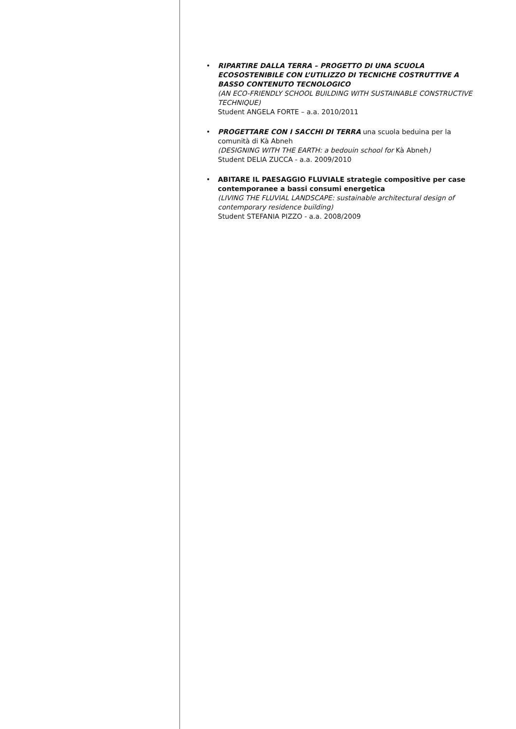• RIPARTIRE DALLA TERRA – PROGETTO DI UNA SCUOLA ECOSOSTENIBILE CON L’UTILIZZO DI TECNICHE COSTRUTTIVE A BASSO CONTENUTO TECNOLOGICO
(AN ECO-FRIENDLY SCHOOL BUILDING WITH SUSTAINABLE CONSTRUCTIVE TECHNIQUE)
Student ANGELA FORTE – a.a. 2010/2011
• PROGETTARE CON I SACCHI DI TERRA una scuola beduina per la comunità di Kà Abneh
(DESIGNING WITH THE EARTH: a bedouin school for Kà Abneh)
Student DELIA ZUCCA - a.a. 2009/2010
• ABITARE IL PAESAGGIO FLUVIALE strategie compositive per case contemporanee a bassi consumi energetica
(LIVING THE FLUVIAL LANDSCAPE: sustainable architectural design of contemporary residence building)
Student STEFANIA PIZZO - a.a. 2008/2009